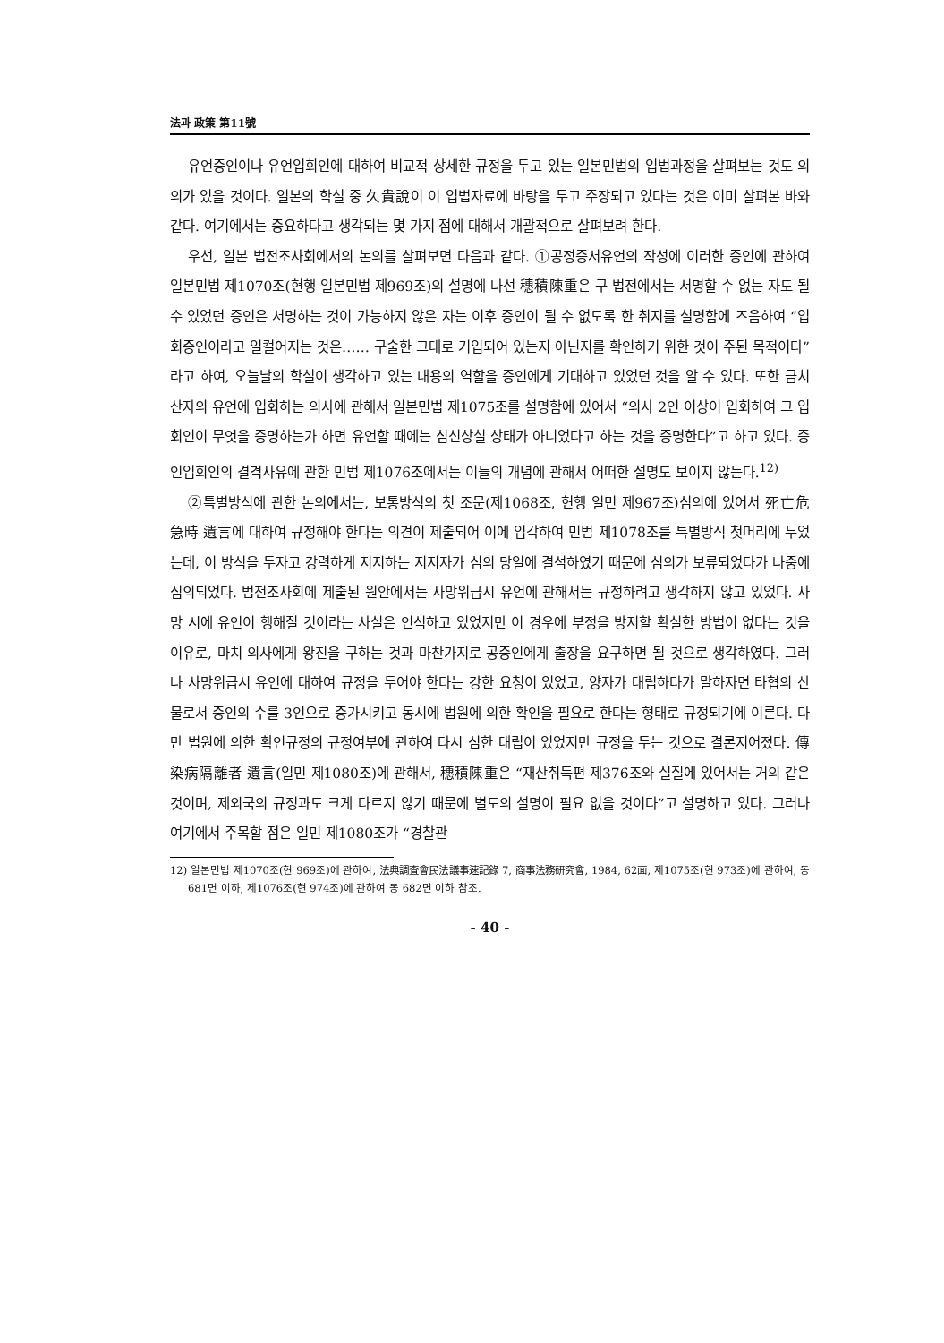法과 政策 第11號
유언증인이나 유언입회인에 대하여 비교적 상세한 규정을 두고 있는 일본민법의 입법과정을 살펴보는 것도 의의가 있을 것이다. 일본의 학설 중 久貴說이 이 입법자료에 바탕을 두고 주장되고 있다는 것은 이미 살펴본 바와 같다. 여기에서는 중요하다고 생각되는 몇 가지 점에 대해서 개괄적으로 살펴보려 한다.
우선, 일본 법전조사회에서의 논의를 살펴보면 다음과 같다. ①공정증서유언의 작성에 이러한 증인에 관하여 일본민법 제1070조(현행 일본민법 제969조)의 설명에 나선 穗積陳重은 구 법전에서는 서명할 수 없는 자도 될 수 있었던 증인은 서명하는 것이 가능하지 않은 자는 이후 증인이 될 수 없도록 한 취지를 설명함에 즈음하여 “입회증인이라고 일컬어지는 것은…… 구술한 그대로 기입되어 있는지 아닌지를 확인하기 위한 것이 주된 목적이다”라고 하여, 오늘날의 학설이 생각하고 있는 내용의 역할을 증인에게 기대하고 있었던 것을 알 수 있다. 또한 금치산자의 유언에 입회하는 의사에 관해서 일본민법 제1075조를 설명함에 있어서 “의사 2인 이상이 입회하여 그 입회인이 무엇을 증명하는가 하면 유언할 때에는 심신상실 상태가 아니었다고 하는 것을 증명한다”고 하고 있다. 증인입회인의 결격사유에 관한 민법 제1076조에서는 이들의 개념에 관해서 어떠한 설명도 보이지 않는다.<sup>12)</sup>
②특별방식에 관한 논의에서는, 보통방식의 첫 조문(제1068조, 현행 일민 제967조)심의에 있어서 死亡危急時 遺言에 대하여 규정해야 한다는 의견이 제출되어 이에 입각하여 민법 제1078조를 특별방식 첫머리에 두었는데, 이 방식을 두자고 강력하게 지지하는 지지자가 심의 당일에 결석하였기 때문에 심의가 보류되었다가 나중에 심의되었다. 법전조사회에 제출된 원안에서는 사망위급시 유언에 관해서는 규정하려고 생각하지 않고 있었다. 사망 시에 유언이 행해질 것이라는 사실은 인식하고 있었지만 이 경우에 부정을 방지할 확실한 방법이 없다는 것을 이유로, 마치 의사에게 왕진을 구하는 것과 마찬가지로 공증인에게 출장을 요구하면 될 것으로 생각하였다. 그러나 사망위급시 유언에 대하여 규정을 두어야 한다는 강한 요청이 있었고, 양자가 대립하다가 말하자면 타협의 산물로서 증인의 수를 3인으로 증가시키고 동시에 법원에 의한 확인을 필요로 한다는 형태로 규정되기에 이른다. 다만 법원에 의한 확인규정의 규정여부에 관하여 다시 심한 대립이 있었지만 규정을 두는 것으로 결론지어졌다. 傳染病隔離者 遺言(일민 제1080조)에 관해서, 穗積陳重은 “재산취득편 제376조와 실질에 있어서는 거의 같은 것이며, 제외국의 규정과도 크게 다르지 않기 때문에 별도의 설명이 필요 없을 것이다”고 설명하고 있다. 그러나 여기에서 주목할 점은 일민 제1080조가 “경찰관
12) 일본민법 제1070조(현 969조)에 관하여, 法典調査會民法議事速記錄 7, 商事法務研究會, 1984, 62面, 제1075조(현 973조)에 관하여, 동 681면 이하, 제1076조(현 974조)에 관하여 동 682면 이하 참조.
- 40 -